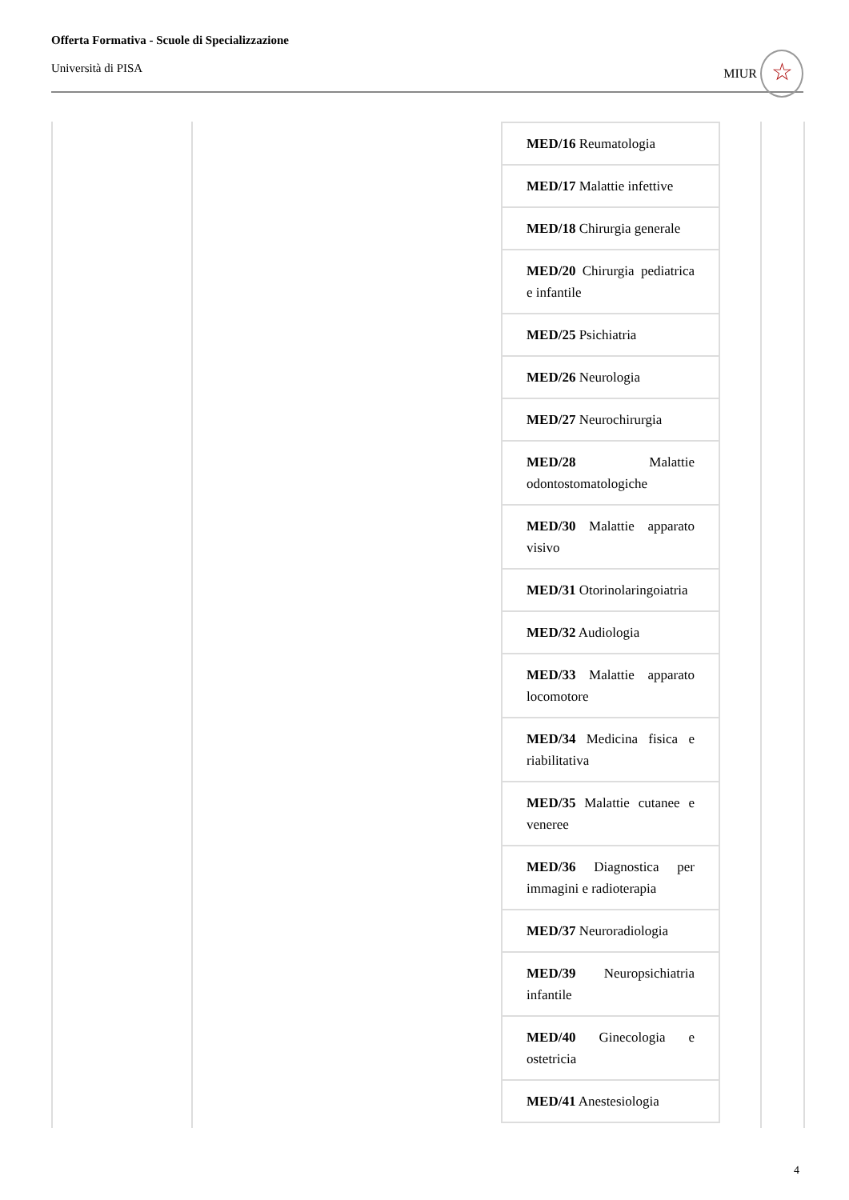Offerta Formativa - Scuole di Specializzazione
Università di PISA
MIUR ☆
| MED/16 Reumatologia |
| MED/17 Malattie infettive |
| MED/18 Chirurgia generale |
| MED/20 Chirurgia pediatrica e infantile |
| MED/25 Psichiatria |
| MED/26 Neurologia |
| MED/27 Neurochirurgia |
| MED/28 Malattie odontostomatologiche |
| MED/30 Malattie apparato visivo |
| MED/31 Otorinolaringoiatria |
| MED/32 Audiologia |
| MED/33 Malattie apparato locomotore |
| MED/34 Medicina fisica e riabilitativa |
| MED/35 Malattie cutanee e veneree |
| MED/36 Diagnostica per immagini e radioterapia |
| MED/37 Neuroradiologia |
| MED/39 Neuropsichiatria infantile |
| MED/40 Ginecologia e ostetricia |
| MED/41 Anestesiologia |
4